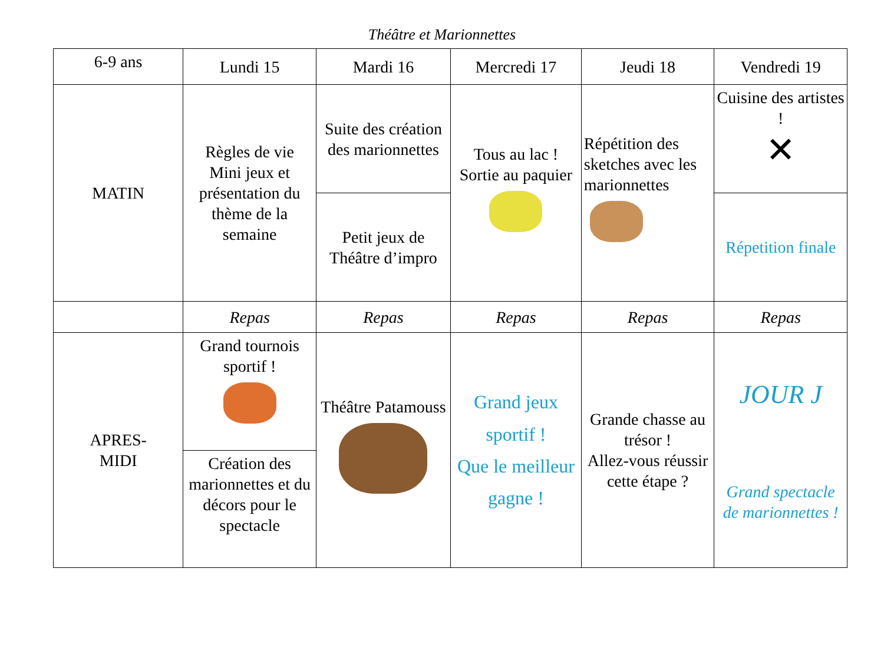Théâtre et Marionnettes
| 6-9 ans | Lundi 15 | Mardi 16 | Mercredi 17 | Jeudi 18 | Vendredi 19 |
| MATIN | Règles de vie Mini jeux et présentation du thème de la semaine | Suite des création des marionnettes | Tous au lac ! Sortie au paquier | Répétition des sketches avec les marionnettes | Cuisine des artistes ! ✕ |
| | | Petit jeux de Théâtre d’impro | | | Répetition finale |
| | Repas | Repas | Repas | Repas | Repas |
| APRES- MIDI | Grand tournois sportif ! | Théâtre Patamouss | Grand jeux sportif ! Que le meilleur gagne ! | Grande chasse au trésor ! Allez-vous réussir cette étape ? | JOUR J Grand spectacle de marionnettes ! |
| | Création des marionnettes et du décors pour le spectacle | | | | |